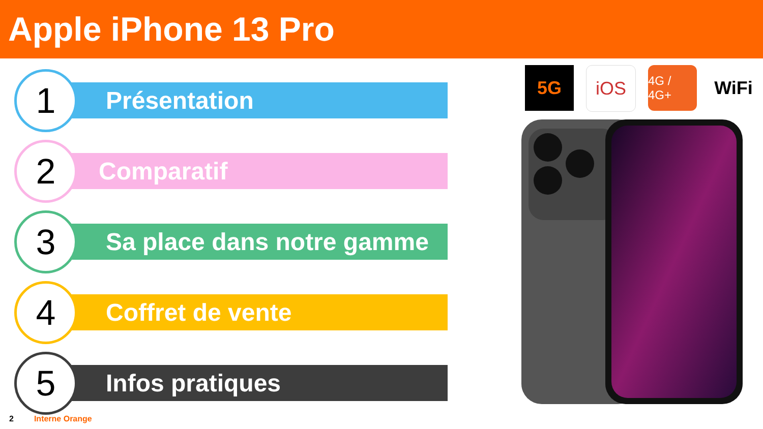Apple iPhone 13 Pro
Présentation
1
Comparatif
2
Sa place dans notre gamme
3
Coffret de vente
4
Infos pratiques
5
5G iOS
4G / 4G+
WiFi
2 Interne Orange